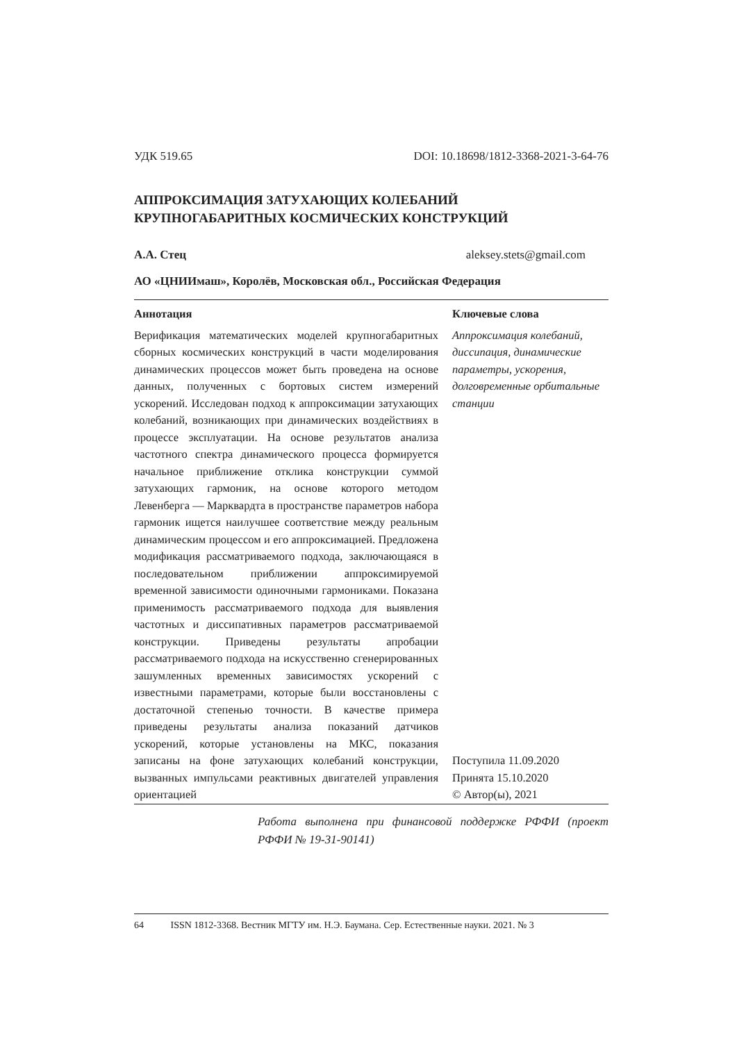УДК 519.65 DOI: 10.18698/1812-3368-2021-3-64-76
АППРОКСИМАЦИЯ ЗАТУХАЮЩИХ КОЛЕБАНИЙ
КРУПНОГАБАРИТНЫХ КОСМИЧЕСКИХ КОНСТРУКЦИЙ
А.А. Стец aleksey.stets@gmail.com
АО «ЦНИИмаш», Королёв, Московская обл., Российская Федерация
Аннотация
Верификация математических моделей крупногабаритных сборных космических конструкций в части моделирования динамических процессов может быть проведена на основе данных, полученных с бортовых систем измерений ускорений. Исследован подход к аппроксимации затухающих колебаний, возникающих при динамических воздействиях в процессе эксплуатации. На основе результатов анализа частотного спектра динамического процесса формируется начальное приближение отклика конструкции суммой затухающих гармоник, на основе которого методом Левенберга — Марквардта в пространстве параметров набора гармоник ищется наилучшее соответствие между реальным динамическим процессом и его аппроксимацией. Предложена модификация рассматриваемого подхода, заключающаяся в последовательном приближении аппроксимируемой временной зависимости одиночными гармониками. Показана применимость рассматриваемого подхода для выявления частотных и диссипативных параметров рассматриваемой конструкции. Приведены результаты апробации рассматриваемого подхода на искусственно сгенерированных зашумленных временных зависимостях ускорений с известными параметрами, которые были восстановлены с достаточной степенью точности. В качестве примера приведены результаты анализа показаний датчиков ускорений, которые установлены на МКС, показания записаны на фоне затухающих колебаний конструкции, вызванных импульсами реактивных двигателей управления ориентацией
Ключевые слова
Аппроксимация колебаний, диссипация, динамические параметры, ускорения, долговременные орбитальные станции
Поступила 11.09.2020
Принята 15.10.2020
© Автор(ы), 2021
Работа выполнена при финансовой поддержке РФФИ (проект РФФИ № 19-31-90141)
64 ISSN 1812-3368. Вестник МГТУ им. Н.Э. Баумана. Сер. Естественные науки. 2021. № 3